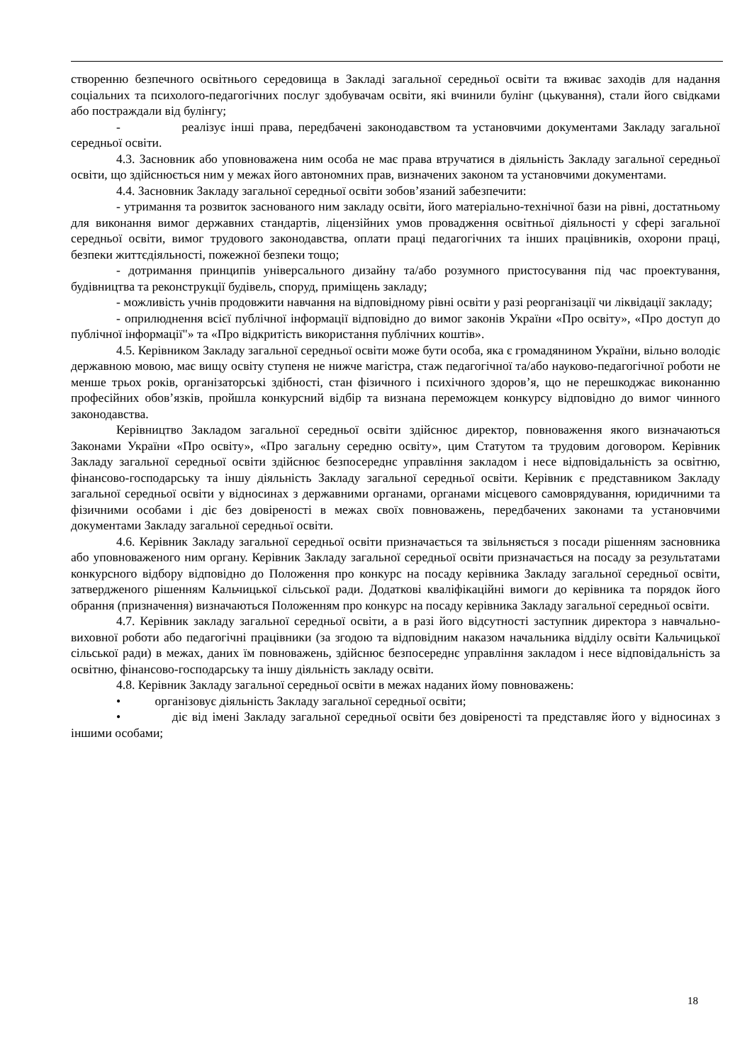створенню безпечного освітнього середовища в Закладі загальної середньої освіти та вживає заходів для надання соціальних та психолого-педагогічних послуг здобувачам освіти, які вчинили булінг (цькування), стали його свідками або постраждали від булінгу;
- реалізує інші права, передбачені законодавством та установчими документами Закладу загальної середньої освіти.
4.3. Засновник або уповноважена ним особа не має права втручатися в діяльність Закладу загальної середньої освіти, що здійснюється ним у межах його автономних прав, визначених законом та установчими документами.
4.4. Засновник Закладу загальної середньої освіти зобов’язаний забезпечити:
- утримання та розвиток заснованого ним закладу освіти, його матеріально-технічної бази на рівні, достатньому для виконання вимог державних стандартів, ліцензійних умов провадження освітньої діяльності у сфері загальної середньої освіти, вимог трудового законодавства, оплати праці педагогічних та інших працівників, охорони праці, безпеки життєдіяльності, пожежної безпеки тощо;
- дотримання принципів універсального дизайну та/або розумного пристосування під час проектування, будівництва та реконструкції будівель, споруд, приміщень закладу;
- можливість учнів продовжити навчання на відповідному рівні освіти у разі реорганізації чи ліквідації закладу;
- оприлюднення всієї публічної інформації відповідно до вимог законів України «Про освіту», «Про доступ до публічної інформації"» та «Про відкритість використання публічних коштів».
4.5. Керівником Закладу загальної середньої освіти може бути особа, яка є громадянином України, вільно володіє державною мовою, має вищу освіту ступеня не нижче магістра, стаж педагогічної та/або науково-педагогічної роботи не менше трьох років, організаторські здібності, стан фізичного і психічного здоров’я, що не перешкоджає виконанню професійних обов’язків, пройшла конкурсний відбір та визнана переможцем конкурсу відповідно до вимог чинного законодавства.
Керівництво Закладом загальної середньої освіти здійснює директор, повноваження якого визначаються Законами України «Про освіту», «Про загальну середню освіту», цим Статутом та трудовим договором. Керівник Закладу загальної середньої освіти здійснює безпосереднє управління закладом і несе відповідальність за освітню, фінансово-господарську та іншу діяльність Закладу загальної середньої освіти. Керівник є представником Закладу загальної середньої освіти у відносинах з державними органами, органами місцевого самоврядування, юридичними та фізичними особами і діє без довіреності в межах своїх повноважень, передбачених законами та установчими документами Закладу загальної середньої освіти.
4.6. Керівник Закладу загальної середньої освіти призначається та звільняється з посади рішенням засновника або уповноваженого ним органу. Керівник Закладу загальної середньої освіти призначається на посаду за результатами конкурсного відбору відповідно до Положення про конкурс на посаду керівника Закладу загальної середньої освіти, затвердженого рішенням Кальчицької сільської ради. Додаткові кваліфікаційні вимоги до керівника та порядок його обрання (призначення) визначаються Положенням про конкурс на посаду керівника Закладу загальної середньої освіти.
4.7. Керівник закладу загальної середньої освіти, а в разі його відсутності заступник директора з навчально-виховної роботи або педагогічні працівники (за згодою та відповідним наказом начальника відділу освіти Кальчицької сільської ради) в межах, даних їм повноважень, здійснює безпосереднє управління закладом і несе відповідальність за освітню, фінансово-господарську та іншу діяльність закладу освіти.
4.8. Керівник Закладу загальної середньої освіти в межах наданих йому повноважень:
• організовує діяльність Закладу загальної середньої освіти;
• діє від імені Закладу загальної середньої освіти без довіреності та представляє його у відносинах з іншими особами;
18